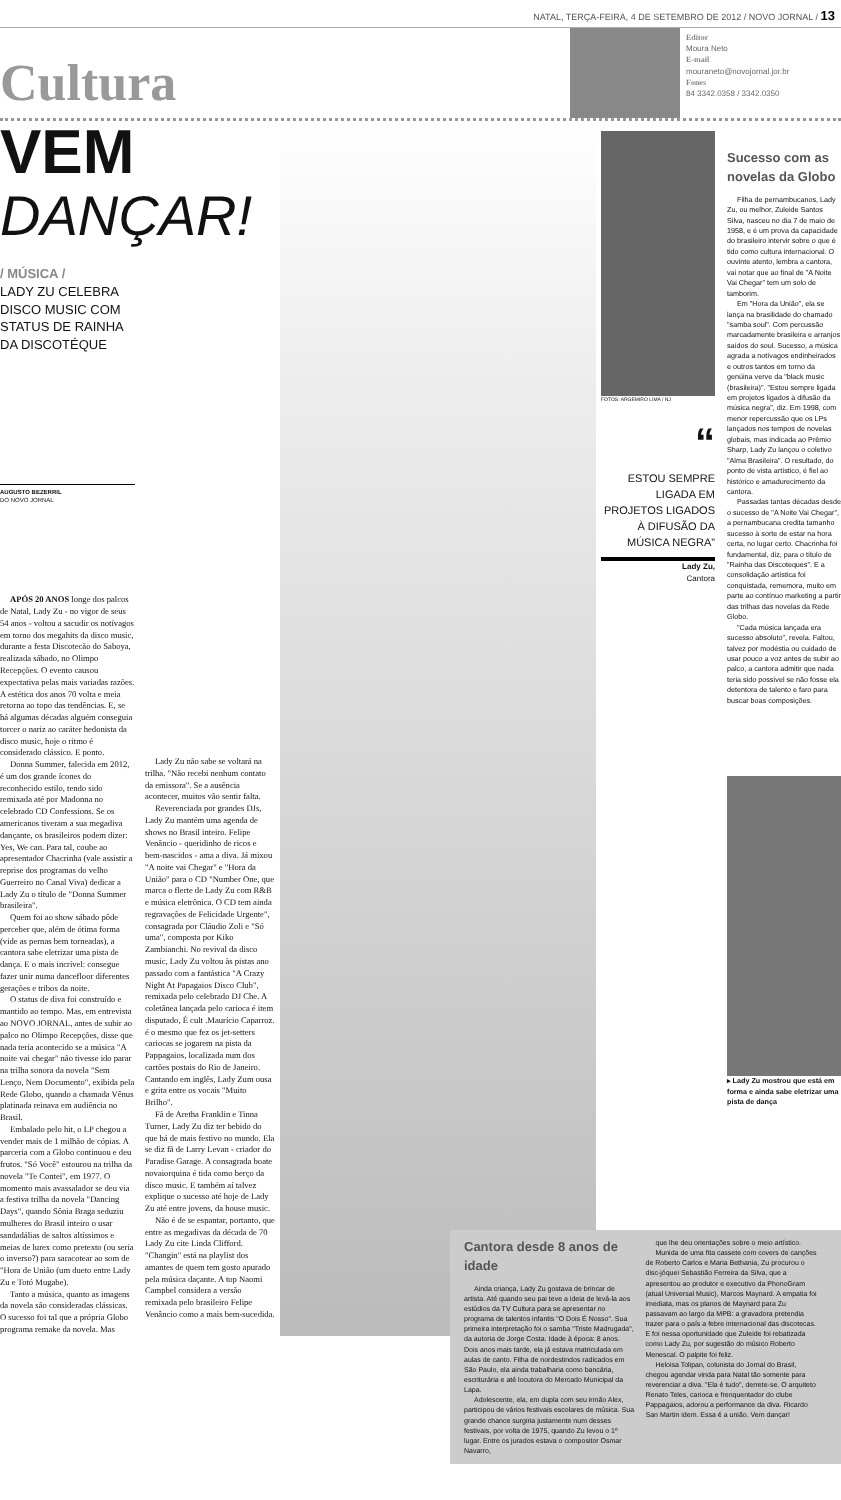NATAL, TERÇA-FEIRA, 4 DE SETEMBRO DE 2012 / NOVO JORNAL / 13
Cultura
Editor
Moura Neto
E-mail
mouraneto@novojornal.jor.br
Fones
84 3342.0358 / 3342.0350
VEM
DANÇAR!
/ MÚSICA /
LADY ZU CELEBRA DISCO MUSIC COM STATUS DE RAINHA DA DISCOTÉQUE
AUGUSTO BEZERRIL
DO NOVO JORNAL
APÓS 20 ANOS longe dos palcos de Natal, Lady Zu - no vigor de seus 54 anos - voltou a sacudir os notívagos em torno dos megahits da disco music, durante a festa Discotecão do Saboya, realizada sábado, no Olimpo Recepções. O evento causou expectativa pelas mais variadas razões. A estética dos anos 70 volta e meia retorna ao topo das tendências. E, se há algumas décadas alguém conseguia torcer o nariz ao caráter hedonista da disco music, hoje o ritmo é considerado clássico. E ponto.
Donna Summer, falecida em 2012, é um dos grande ícones do reconhecido estilo, tendo sido remixada até por Madonna no celebrado CD Confessions. Se os americanos tiveram a sua megadiva dançante, os brasileiros podem dizer: Yes, We can. Para tal, coube ao apresentador Chacrinha (vale assistir a reprise dos programas do velho Guerreiro no Canal Viva) dedicar a Lady Zu o título de "Donna Summer brasileira".
Quem foi ao show sábado pôde perceber que, além de ótima forma (vide as pernas bem torneadas), a cantora sabe eletrizar uma pista de dança. E o mais incrível: consegue fazer unir numa dancefloor diferentes gerações e tribos da noite.
O status de diva foi construído e mantido ao tempo. Mas, em entrevista ao NOVO JORNAL, antes de subir ao palco no Olimpo Recepções, disse que nada teria acontecido se a música "A noite vai chegar" não tivesse ido parar na trilha sonora da novela "Sem Lenço, Nem Documento", exibida pela Rede Globo, quando a chamada Vênus platinada reinava em audiência no Brasil.
Embalado pelo hit, o LP chegou a vender mais de 1 milhão de cópias. A parceria com a Globo continuou e deu frutos. "Só Você" estourou na trilha da novela "Te Contei", em 1977. O momento mais avassalador se deu via a festiva trilha da novela "Dancing Days", quando Sônia Braga seduziu mulheres do Brasil inteiro o usar sandadálias de saltos altíssimos e meias de lurex como pretexto (ou seria o inverso?) para saracotear ao som de "Hora de União (um dueto entre Lady Zu e Totó Mugabe).
Tanto a música, quanto as imagens da novela são consideradas clássicas. O sucesso foi tal que a própria Globo programa remake da novela. Mas
Lady Zu não sabe se voltará na trilha. "Não recebi nenhum contato da emissora". Se a ausência acontecer, muitos vão sentir falta.
Reverenciada por grandes DJs, Lady Zu mantém uma agenda de shows no Brasil inteiro. Felipe Venâncio - queridinho de ricos e bem-nascidos - ama a diva. Já mixou "A noite vai Chegar" e "Hora da União" para o CD "Number One, que marca o flerte de Lady Zu com R&B e música eletrônica. O CD tem ainda regravações de Felicidade Urgente", consagrada por Cláudio Zoli e "Só uma", composta por Kiko Zambianchi. No revival da disco music, Lady Zu voltou às pistas ano passado com a fantástica "A Crazy Night At Papagaios Disco Club", remixada pelo celebrado DJ Che. A coletânea lançada pelo carioca é item disputado, É cult .Maurício Caparroz. é o mesmo que fez os jet-setters cariocas se jogarem na pista da Pappagaios, localizada num dos cartões postais do Rio de Janeiro. Cantando em inglês, Lady Zum ousa e grita entre os vocais "Muito Brilho".
Fã de Aretha Franklin e Tinna Turner, Lady Zu diz ter bebido do que há de mais festivo no mundo. Ela se diz fã de Larry Levan - criador do Paradise Garage. A consagrada boate novaiorquina é tida como berço da disco music. E também aí talvez explique o sucesso até hoje de Lady Zu até entre jovens, da house music.
Não é de se espantar, portanto, que entre as megadivas da década de 70 Lady Zu cite Linda Clifford. "Changin" está na playlist dos amantes de quem tem gosto apurado pela música daçante. A top Naomi Campbel considera a versão remixada pelo brasileiro Felipe Venâncio como a mais bem-sucedida.
FOTOS: ARGEMIRO LIMA / NJ
“
ESTOU SEMPRE LIGADA EM PROJETOS LIGADOS À DIFUSÃO DA MÚSICA NEGRA”
Lady Zu,
Cantora
Sucesso com as novelas da Globo
Filha de pernambucanos, Lady Zu, ou melhor, Zuleide Santos Silva, nasceu no dia 7 de maio de 1958, e é um prova da capacidade do brasileiro intervir sobre o que é tido como cultura internacional. O ouvinte atento, lembra a cantora, vai notar que ao final de "A Noite Vai Chegar" tem um solo de tamborim.
Em "Hora da União", ela se lança na brasilidade do chamado "samba soul". Com percussão marcadamente brasileira e arranjos saídos do soul. Sucesso, a música agrada a notívagos endinheirados e outros tantos em torno da genúina verve da "black music (brasileira)". "Estou sempre ligada em projetos ligados à difusão da música negra", diz. Em 1998, com menor repercussão que os LPs lançados nos tempos de novelas globais, mas indicada ao Prêmio Sharp, Lady Zu lançou o coletivo "Alma Brasileira". O resultado, do ponto de vista artístico, é fiel ao histórico e amadurecimento da cantora.
Passadas tantas décadas desde o sucesso de "A Noite Vai Chegar", a pernambucana credita tamanho sucesso à sorte de estar na hora certa, no lugar certo. Chacrinha foi fundamental, diz, para o título de "Rainha das Discoteques". E a consolidação artística foi conquistada, rememora, muito em parte ao contínuo marketing a partir das trilhas das novelas da Rede Globo.
"Cada música lançada era sucesso absoluto", revela. Faltou, talvez por modéstia ou cuidado de usar pouco a voz antes de subir ao palco, a cantora admitir que nada teria sido possível se não fosse ela detentora de talento e faro para buscar boas composições.
▸ Lady Zu mostrou que está em forma e ainda sabe eletrizar uma pista de dança
Cantora desde 8 anos de idade
Ainda criança, Lady Zu gostava de brincar de artista. Até quando seu pai teve a ideia de levá-la aos estúdios da TV Cultura para se apresentar no programa de talentos infantis "O Dois É Nosso". Sua primeira interpretação foi o samba "Triste Madrugada", da autoria de Jorge Costa. Idade à época: 8 anos. Dois anos mais tarde, ela já estava matriculada em aulas de canto. Filha de nordestindos radicados em São Paulo, ela ainda trabalharia como bancária, escriturária e até locutora do Mercado Municipal da Lapa.
Adolescente, ela, em dupla com seu irmão Alex, participou de vários festivais escolares de música. Sua grande chance surgiria justamente num desses festivais, por volta de 1975, quando Zu levou o 1º lugar. Entre os jurados estava o compositor Osmar Navarro,
que lhe deu orientações sobre o meio artístico.
Munida de uma fita cassete com covers de canções de Roberto Carlos e Maria Bethania, Zu procurou o disc-jóquei Sebastião Ferreira da Silva, que a apresentou ao produtor e executivo da PhonoGram (atual Universal Music), Marcos Maynard. A empatia foi imediata, mas os planos de Maynard para Zu passavam ao largo da MPB: a gravadora pretendia trazer para o país a febre internacional das discotecas. E foi nessa oportunidade que Zuleide foi rebatizada como Lady Zu, por sugestão do músico Roberto Menescal. O palpite foi feliz.
Heloisa Tolipan, colunista do Jornal do Brasil, chegou agendar vinda para Natal tão somente para reverenciar a diva. "Ela é tudo", derrete-se. O arquiteto Renato Teles, carioca e frenquentador do clube Pappagaios, adorou a performance da diva. Ricardo San Martin idem. Essa é a união. Vem dançar!